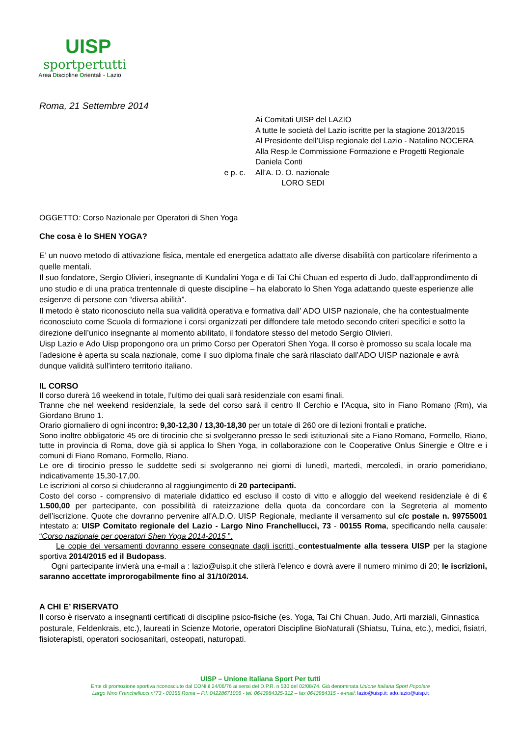UISP
sportpertutti
Area Discipline Orientali - Lazio
Roma, 21 Settembre 2014
Ai Comitati UISP del LAZIO
A tutte le società del Lazio iscritte per la stagione 2013/2015
Al Presidente dell’Uisp regionale del Lazio - Natalino NOCERA
Alla Resp.le Commissione Formazione e Progetti Regionale
Daniela Conti
e p. c. All’A. D. O. nazionale
LORO SEDI
OGGETTO: Corso Nazionale per Operatori di Shen Yoga
Che cosa è lo SHEN YOGA?
E’ un nuovo metodo di attivazione fisica, mentale ed energetica adattato alle diverse disabilità con particolare riferimento a quelle mentali.
Il suo fondatore, Sergio Olivieri, insegnante di Kundalini Yoga e di Tai Chi Chuan ed esperto di Judo, dall’approndimento di uno studio e di una pratica trentennale di queste discipline – ha elaborato lo Shen Yoga adattando queste esperienze alle esigenze di persone con “diversa abilità”.
Il metodo è stato riconosciuto nella sua validità operativa e formativa dall’ ADO UISP nazionale, che ha contestualmente riconosciuto come Scuola di formazione i corsi organizzati per diffondere tale metodo secondo criteri specifici e sotto la direzione dell’unico insegnante al momento abilitato, il fondatore stesso del metodo Sergio Olivieri.
Uisp Lazio e Ado Uisp propongono ora un primo Corso per Operatori Shen Yoga. Il corso è promosso su scala locale ma l’adesione è aperta su scala nazionale, come il suo diploma finale che sarà rilasciato dall’ADO UISP nazionale e avrà dunque validità sull’intero territorio italiano.
IL CORSO
Il corso durerà 16 weekend in totale, l’ultimo dei quali sarà residenziale con esami finali.
Tranne che nel weekend residenziale, la sede del corso sarà il centro Il Cerchio e l’Acqua, sito in Fiano Romano (Rm), via Giordano Bruno 1.
Orario giornaliero di ogni incontro: 9,30-12,30 / 13,30-18,30 per un totale di 260 ore di lezioni frontali e pratiche.
Sono inoltre obbligatorie 45 ore di tirocinio che si svolgeranno presso le sedi istituzionali site a Fiano Romano, Formello, Riano, tutte in provincia di Roma, dove già si applica lo Shen Yoga, in collaborazione con le Cooperative Onlus Sinergie e Oltre e i comuni di Fiano Romano, Formello, Riano.
Le ore di tirocinio presso le suddette sedi si svolgeranno nei giorni di lunedì, martedì, mercoledì, in orario pomeridiano, indicativamente 15,30-17,00.
Le iscrizioni al corso si chiuderanno al raggiungimento di 20 partecipanti.
Costo del corso - comprensivo di materiale didattico ed escluso il costo di vitto e alloggio del weekend residenziale è di € 1.500,00 per partecipante, con possibilità di rateizzazione della quota da concordare con la Segreteria al momento dell’iscrizione. Quote che dovranno pervenire all’A.D.O. UISP Regionale, mediante il versamento sul c/c postale n. 99755001 intestato a: UISP Comitato regionale del Lazio - Largo Nino Franchellucci, 73 - 00155 Roma, specificando nella causale: “Corso nazionale per operatori Shen Yoga 2014-2015 ”.
Le copie dei versamenti dovranno essere consegnate dagli iscritti, contestualmente alla tessera UISP per la stagione sportiva 2014/2015 ed il Budopass.
Ogni partecipante invierà una e-mail a : lazio@uisp.it che stilerà l’elenco e dovrà avere il numero minimo di 20; le iscrizioni, saranno accettate improrogabilmente fino al 31/10/2014.
A CHI E’ RISERVATO
Il corso è riservato a insegnanti certificati di discipline psico-fisiche (es. Yoga, Tai Chi Chuan, Judo, Arti marziali, Ginnastica posturale, Feldenkrais, etc.), laureati in Scienze Motorie, operatori Discipline BioNaturali (Shiatsu, Tuina, etc.), medici, fisiatri, fisioterapisti, operatori sociosanitari, osteopati, naturopati.
UISP – Unione Italiana Sport Per tutti
Ente di promozione sportiva riconosciuto dal CONI il 24/06/76 ai sensi del D.P.R. n 530 del 02/08/74. Già denominata Unione Italiana Sport Popolare
Largo Nino Franchellucci n°73 - 00155 Roma – P.I. 04228671006 - tel. 0643984325-312 – fax 0643984315 - e-mail: lazio@uisp.it; ado.lazio@uisp.it